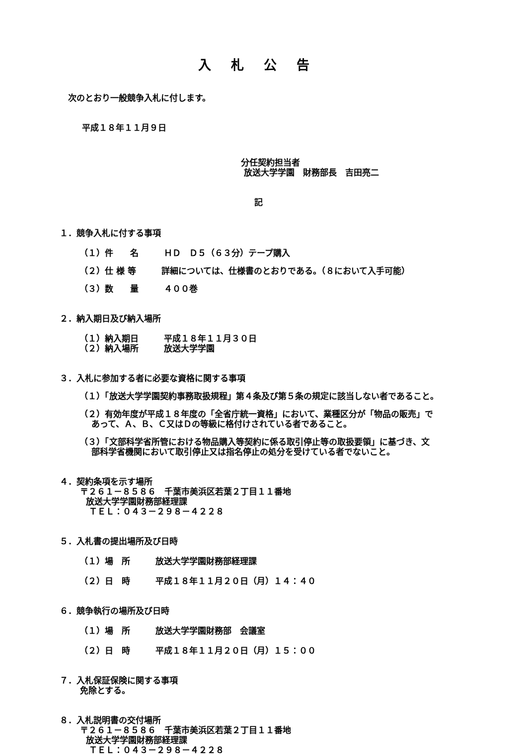入札公告
次のとおり一般競争入札に付します。
平成１８年１１月９日
分任契約担当者
放送大学学園　財務部長　吉田亮二
記
１．競争入札に付する事項
（１）件　　名　　　ＨＤ　Ｄ５（６３分）テープ購入
（２）仕 様 等　　　詳細については、仕様書のとおりである。（８において入手可能）
（３）数　　量　　　４００巻
２．納入期日及び納入場所
（１）納入期日　　　平成１８年１１月３０日
（２）納入場所　　　放送大学学園
３．入札に参加する者に必要な資格に関する事項
（１）「放送大学学園契約事務取扱規程」第４条及び第５条の規定に該当しない者であること。
（２）有効年度が平成１８年度の「全省庁統一資格」において、業種区分が「物品の販売」で
あって、Ａ、Ｂ、Ｃ又はＤの等級に格付けされている者であること。
（３）「文部科学省所管における物品購入等契約に係る取引停止等の取扱要領」に基づき、文
部科学省機関において取引停止又は指名停止の処分を受けている者でないこと。
４．契約条項を示す場所
〒２６１－８５８６　千葉市美浜区若葉２丁目１１番地
放送大学学園財務部経理課
ＴＥＬ：０４３－２９８－４２２８
５．入札書の提出場所及び日時
（１）場　所　　　放送大学学園財務部経理課
（２）日　時　　　平成１８年１１月２０日（月）１４：４０
６．競争執行の場所及び日時
（１）場　所　　　放送大学学園財務部　会議室
（２）日　時　　　平成１８年１１月２０日（月）１５：００
７．入札保証保険に関する事項
免除とする。
８．入札説明書の交付場所
〒２６１－８５８６　千葉市美浜区若葉２丁目１１番地
放送大学学園財務部経理課
ＴＥＬ：０４３－２９８－４２２８